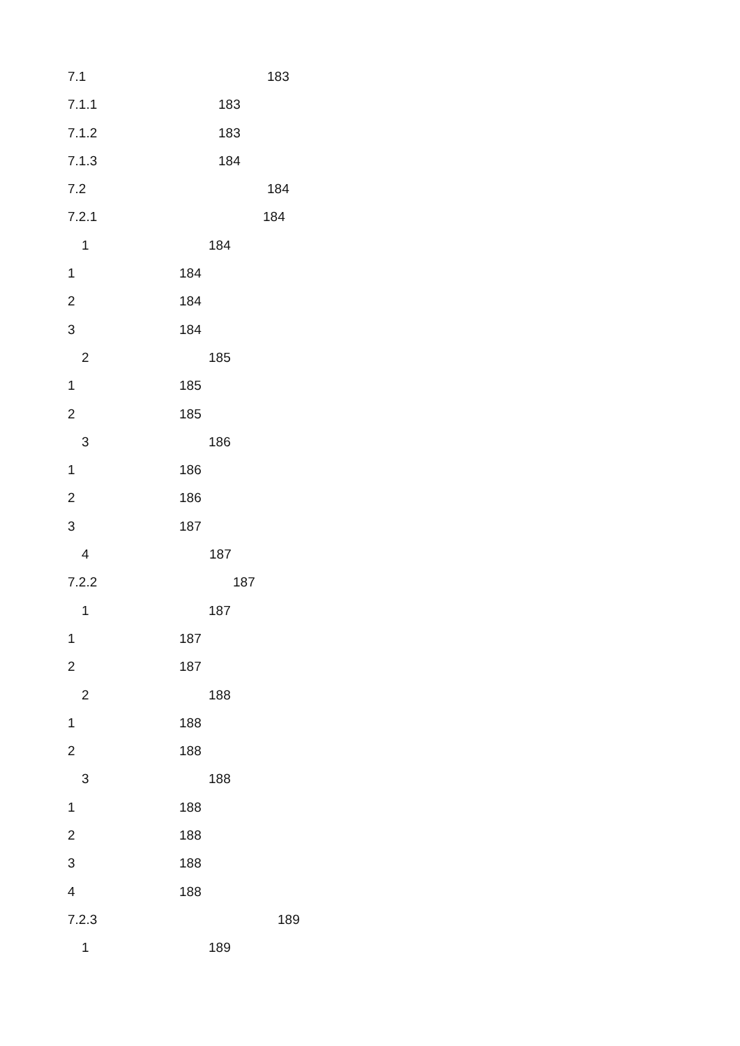7.1 183
7.1.1 183
7.1.2 183
7.1.3 184
7.2 184
7.2.1 184
1 184
1 184
2 184
3 184
2 185
1 185
2 185
3 186
1 186
2 186
3 187
4 187
7.2.2 187
1 187
1 187
2 187
2 188
1 188
2 188
3 188
1 188
2 188
3 188
4 188
7.2.3 189
1 189